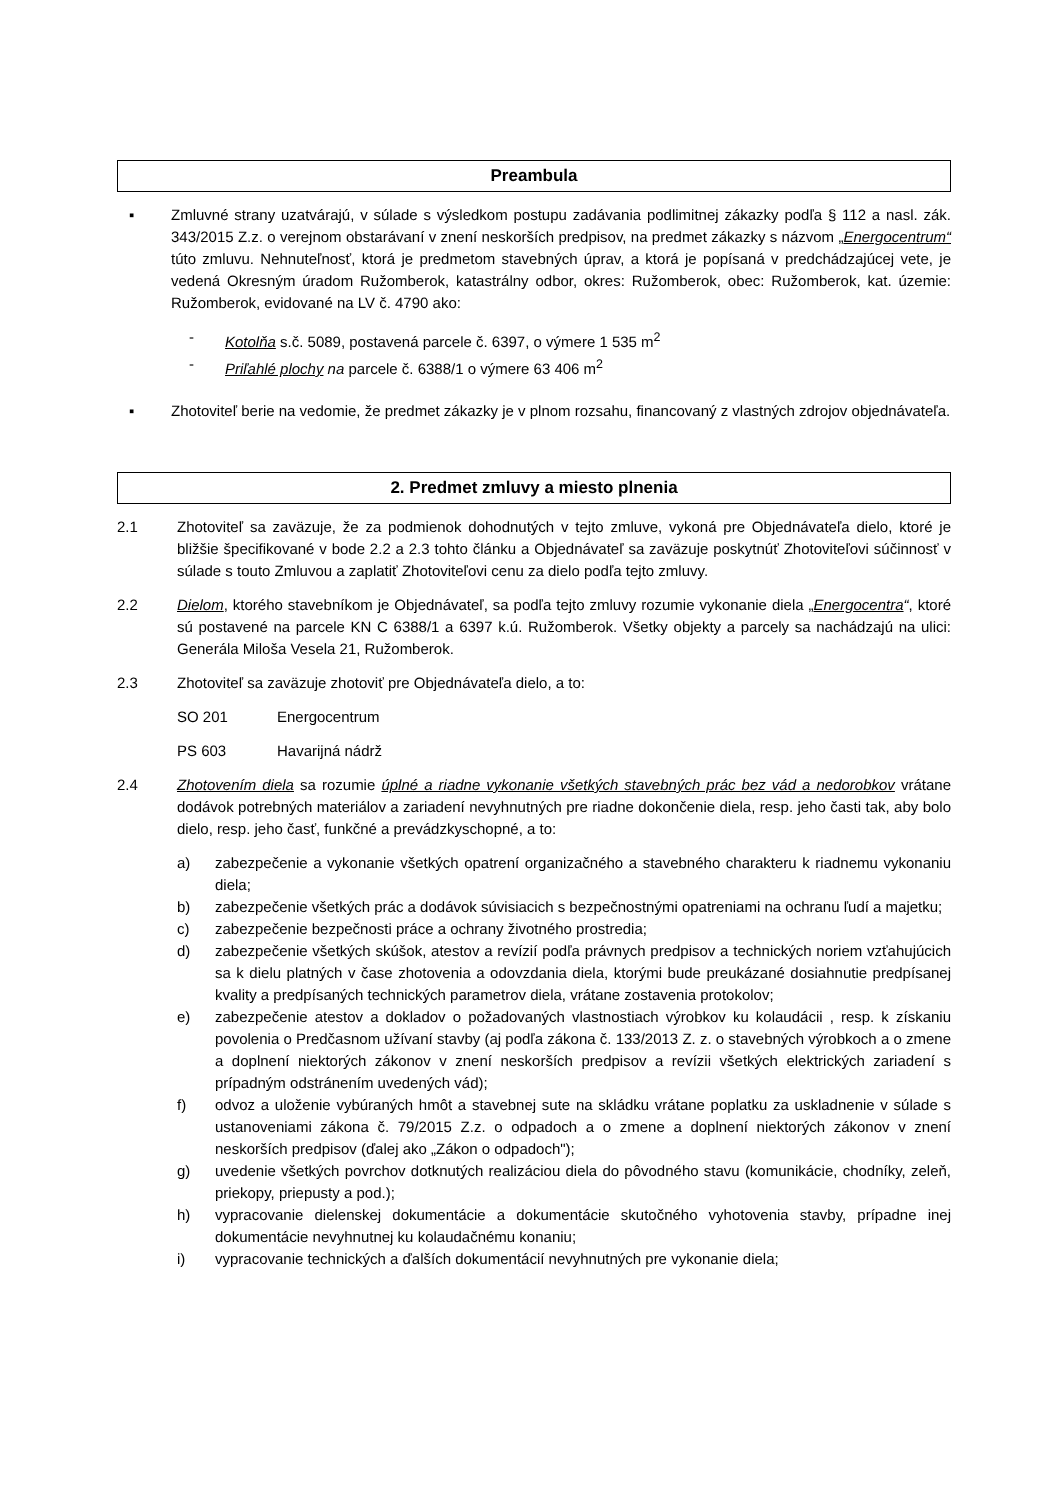Preambula
▪ Zmluvné strany uzatvárajú, v súlade s výsledkom postupu zadávania podlimitnej zákazky podľa § 112 a nasl. zák. 343/2015 Z.z. o verejnom obstarávaní v znení neskorších predpisov, na predmet zákazky s názvom „Energocentrum“ túto zmluvu. Nehnuteľnosť, ktorá je predmetom stavebných úprav, a ktorá je popísaná v predchádzajúcej vete, je vedená Okresným úradom Ružomberok, katastrálny odbor, okres: Ružomberok, obec: Ružomberok, kat. územie: Ružomberok, evidované na LV č. 4790 ako:
- Kotolňa s.č. 5089, postavená parcele č. 6397, o výmere 1 535 m<sup>2</sup>
- Priľahlé plochy na parcele č. 6388/1 o výmere 63 406 m<sup>2</sup>
▪ Zhotoviteľ berie na vedomie, že predmet zákazky je v plnom rozsahu, financovaný z vlastných zdrojov objednávateľa.
2. Predmet zmluvy a miesto plnenia
2.1 Zhotoviteľ sa zaväzuje, že za podmienok dohodnutých v tejto zmluve, vykoná pre Objednávateľa dielo, ktoré je bližšie špecifikované v bode 2.2 a 2.3 tohto článku a Objednávateľ sa zaväzuje poskytnúť Zhotoviteľovi súčinnosť v súlade s touto Zmluvou a zaplatiť Zhotoviteľovi cenu za dielo podľa tejto zmluvy.
2.2 Dielom, ktorého stavebníkom je Objednávateľ, sa podľa tejto zmluvy rozumie vykonanie diela „Energocentra“, ktoré sú postavené na parcele KN C 6388/1 a 6397 k.ú. Ružomberok. Všetky objekty a parcely sa nachádzajú na ulici: Generála Miloša Vesela 21, Ružomberok.
2.3 Zhotoviteľ sa zaväzuje zhotoviť pre Objednávateľa dielo, a to:
SO 201 Energocentrum
PS 603 Havarijná nádrž
2.4 Zhotovením diela sa rozumie úplné a riadne vykonanie všetkých stavebných prác bez vád a nedorobkov vrátane dodávok potrebných materiálov a zariadení nevyhnutných pre riadne dokončenie diela, resp. jeho časti tak, aby bolo dielo, resp. jeho časť, funkčné a prevádzkyschopné, a to:
a) zabezpečenie a vykonanie všetkých opatrení organizačného a stavebného charakteru k riadnemu vykonaniu diela;
b) zabezpečenie všetkých prác a dodávok súvisiacich s bezpečnostnými opatreniami na ochranu ľudí a majetku;
c) zabezpečenie bezpečnosti práce a ochrany životného prostredia;
d) zabezpečenie všetkých skúšok, atestov a revízií podľa právnych predpisov a technických noriem vzťahujúcich sa k dielu platných v čase zhotovenia a odovzdania diela, ktorými bude preukázané dosiahnutie predpísanej kvality a predpísaných technických parametrov diela, vrátane zostavenia protokolov;
e) zabezpečenie atestov a dokladov o požadovaných vlastnostiach výrobkov ku kolaudácii , resp. k získaniu povolenia o Predčasnom užívaní stavby (aj podľa zákona č. 133/2013 Z. z. o stavebných výrobkoch a o zmene a doplnení niektorých zákonov v znení neskorších predpisov a revízii všetkých elektrických zariadení s prípadným odstránením uvedených vád);
f) odvoz a uloženie vybúraných hmôt a stavebnej sute na skládku vrátane poplatku za uskladnenie v súlade s ustanoveniami zákona č. 79/2015 Z.z. o odpadoch a o zmene a doplnení niektorých zákonov v znení neskorších predpisov (ďalej ako „Zákon o odpadoch");
g) uvedenie všetkých povrchov dotknutých realizáciou diela do pôvodného stavu (komunikácie, chodníky, zeleň, priekopy, priepusty a pod.);
h) vypracovanie dielenskej dokumentácie a dokumentácie skutočného vyhotovenia stavby, prípadne inej dokumentácie nevyhnutnej ku kolaudačnému konaniu;
i) vypracovanie technických a ďalších dokumentácií nevyhnutných pre vykonanie diela;